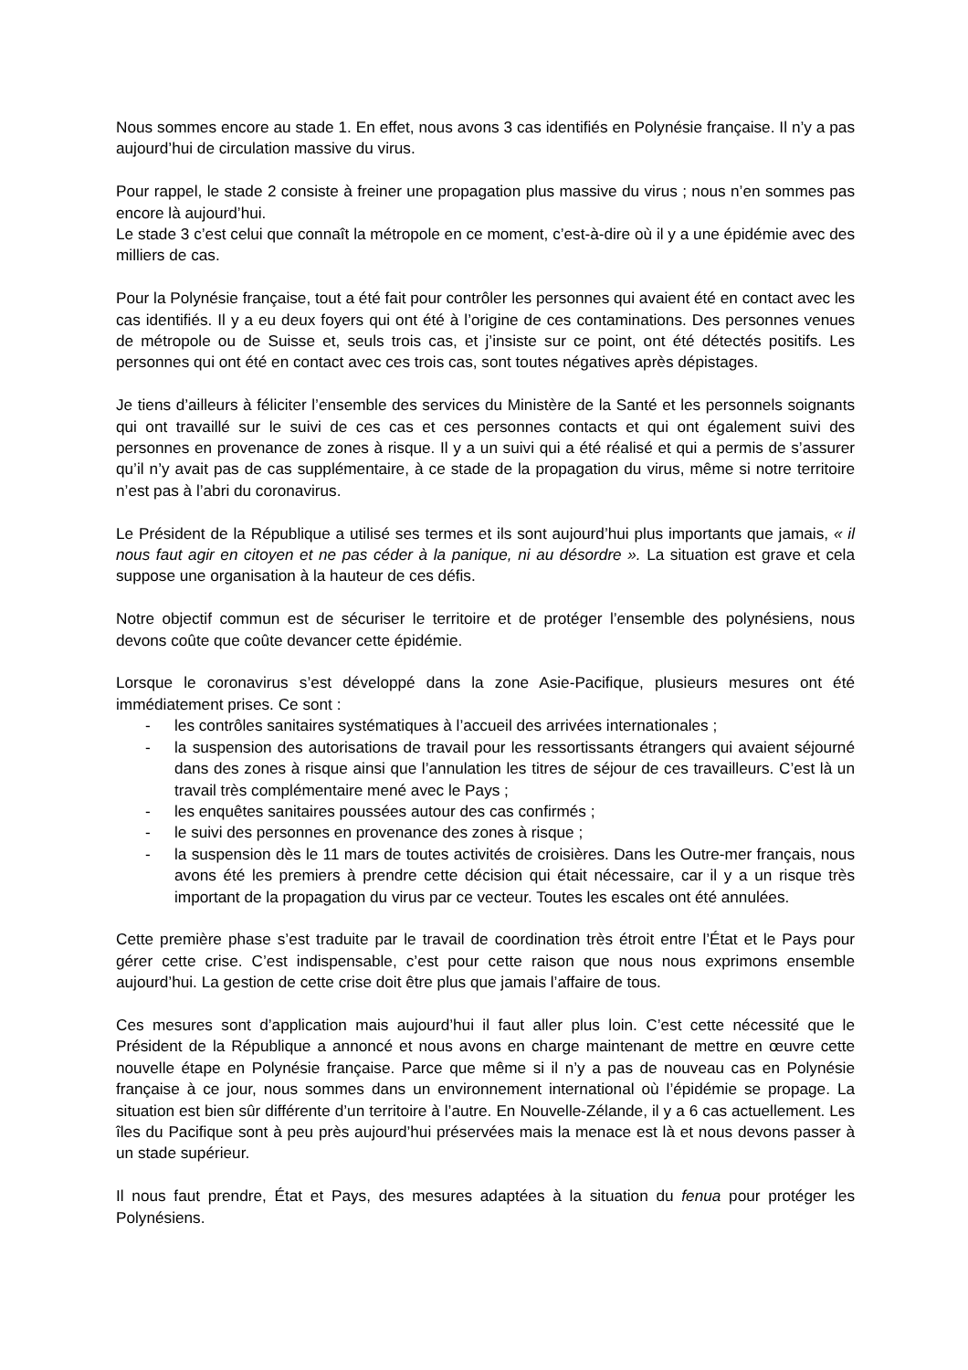Nous sommes encore au stade 1. En effet, nous avons 3 cas identifiés en Polynésie française. Il n’y a pas aujourd’hui de circulation massive du virus.
Pour rappel, le stade 2 consiste à freiner une propagation plus massive du virus ; nous n’en sommes pas encore là aujourd’hui.
Le stade 3 c’est celui que connaît la métropole en ce moment, c’est-à-dire où il y a une épidémie avec des milliers de cas.
Pour la Polynésie française, tout a été fait pour contrôler les personnes qui avaient été en contact avec les cas identifiés. Il y a eu deux foyers qui ont été à l’origine de ces contaminations. Des personnes venues de métropole ou de Suisse et, seuls trois cas, et j’insiste sur ce point, ont été détectés positifs. Les personnes qui ont été en contact avec ces trois cas, sont toutes négatives après dépistages.
Je tiens d’ailleurs à féliciter l’ensemble des services du Ministère de la Santé et les personnels soignants qui ont travaillé sur le suivi de ces cas et ces personnes contacts et qui ont également suivi des personnes en provenance de zones à risque. Il y a un suivi qui a été réalisé et qui a permis de s’assurer qu’il n’y avait pas de cas supplémentaire, à ce stade de la propagation du virus, même si notre territoire n’est pas à l’abri du coronavirus.
Le Président de la République a utilisé ses termes et ils sont aujourd’hui plus importants que jamais, « il nous faut agir en citoyen et ne pas céder à la panique, ni au désordre ». La situation est grave et cela suppose une organisation à la hauteur de ces défis.
Notre objectif commun est de sécuriser le territoire et de protéger l’ensemble des polynésiens, nous devons coûte que coûte devancer cette épidémie.
Lorsque le coronavirus s’est développé dans la zone Asie-Pacifique, plusieurs mesures ont été immédiatement prises. Ce sont :
- les contrôles sanitaires systématiques à l’accueil des arrivées internationales ;
- la suspension des autorisations de travail pour les ressortissants étrangers qui avaient séjourné dans des zones à risque ainsi que l’annulation les titres de séjour de ces travailleurs. C’est là un travail très complémentaire mené avec le Pays ;
- les enquêtes sanitaires poussées autour des cas confirmés ;
- le suivi des personnes en provenance des zones à risque ;
- la suspension dès le 11 mars de toutes activités de croisières. Dans les Outre-mer français, nous avons été les premiers à prendre cette décision qui était nécessaire, car il y a un risque très important de la propagation du virus par ce vecteur. Toutes les escales ont été annulées.
Cette première phase s’est traduite par le travail de coordination très étroit entre l’État et le Pays pour gérer cette crise. C’est indispensable, c’est pour cette raison que nous nous exprimons ensemble aujourd’hui. La gestion de cette crise doit être plus que jamais l’affaire de tous.
Ces mesures sont d’application mais aujourd’hui il faut aller plus loin. C’est cette nécessité que le Président de la République a annoncé et nous avons en charge maintenant de mettre en œuvre cette nouvelle étape en Polynésie française. Parce que même si il n’y a pas de nouveau cas en Polynésie française à ce jour, nous sommes dans un environnement international où l’épidémie se propage. La situation est bien sûr différente d’un territoire à l’autre. En Nouvelle-Zélande, il y a 6 cas actuellement. Les îles du Pacifique sont à peu près aujourd’hui préservées mais la menace est là et nous devons passer à un stade supérieur.
Il nous faut prendre, État et Pays, des mesures adaptées à la situation du fenua pour protéger les Polynésiens.